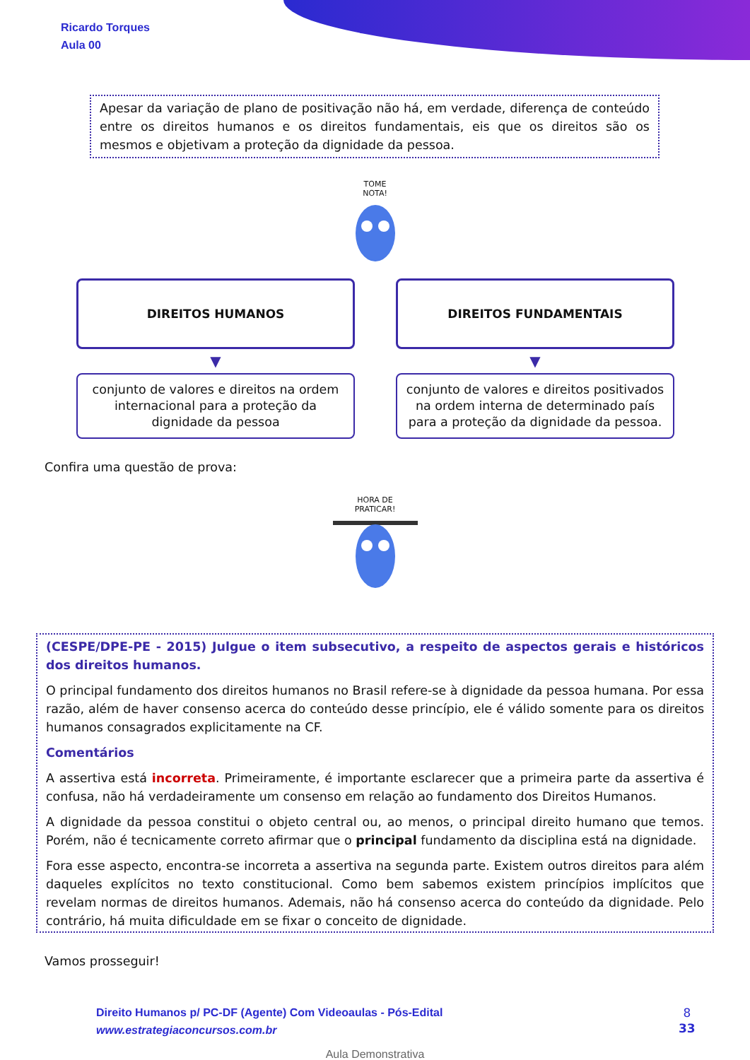Ricardo Torques
Aula 00
Apesar da variação de plano de positivação não há, em verdade, diferença de conteúdo entre os direitos humanos e os direitos fundamentais, eis que os direitos são os mesmos e objetivam a proteção da dignidade da pessoa.
TOME
NOTA!
DIREITOS HUMANOS
▼
conjunto de valores e direitos na ordem internacional para a proteção da dignidade da pessoa
DIREITOS FUNDAMENTAIS
▼
conjunto de valores e direitos positivados na ordem interna de determinado país para a proteção da dignidade da pessoa.
Confira uma questão de prova:
HORA DE
PRATICAR!
(CESPE/DPE-PE - 2015) Julgue o item subsecutivo, a respeito de aspectos gerais e históricos dos direitos humanos.
O principal fundamento dos direitos humanos no Brasil refere-se à dignidade da pessoa humana. Por essa razão, além de haver consenso acerca do conteúdo desse princípio, ele é válido somente para os direitos humanos consagrados explicitamente na CF.
Comentários
A assertiva está incorreta. Primeiramente, é importante esclarecer que a primeira parte da assertiva é confusa, não há verdadeiramente um consenso em relação ao fundamento dos Direitos Humanos.
A dignidade da pessoa constitui o objeto central ou, ao menos, o principal direito humano que temos. Porém, não é tecnicamente correto afirmar que o principal fundamento da disciplina está na dignidade.
Fora esse aspecto, encontra-se incorreta a assertiva na segunda parte. Existem outros direitos para além daqueles explícitos no texto constitucional. Como bem sabemos existem princípios implícitos que revelam normas de direitos humanos. Ademais, não há consenso acerca do conteúdo da dignidade. Pelo contrário, há muita dificuldade em se fixar o conceito de dignidade.
Vamos prosseguir!
Direito Humanos p/ PC-DF (Agente) Com Videoaulas - Pós-Edital
www.estrategiaconcursos.com.br
8
33
Aula Demonstrativa